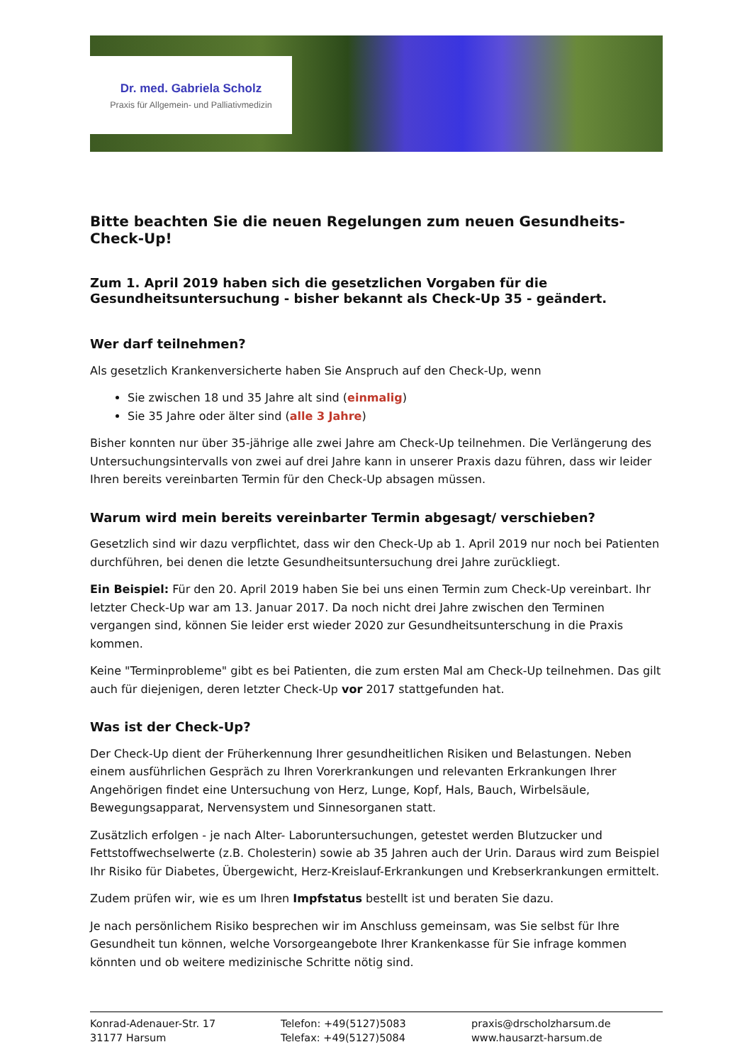Dr. med. Gabriela Scholz
Praxis für Allgemein- und Palliativmedizin
Bitte beachten Sie die neuen Regelungen zum neuen Gesundheits-Check-Up!
Zum 1. April 2019 haben sich die gesetzlichen Vorgaben für die Gesundheitsuntersuchung - bisher bekannt als Check-Up 35 - geändert.
Wer darf teilnehmen?
Als gesetzlich Krankenversicherte haben Sie Anspruch auf den Check-Up, wenn
Sie zwischen 18 und 35 Jahre alt sind (einmalig)
Sie 35 Jahre oder älter sind (alle 3 Jahre)
Bisher konnten nur über 35-jährige alle zwei Jahre am Check-Up teilnehmen. Die Verlängerung des Untersuchungsintervalls von zwei auf drei Jahre kann in unserer Praxis dazu führen, dass wir leider Ihren bereits vereinbarten Termin für den Check-Up absagen müssen.
Warum wird mein bereits vereinbarter Termin abgesagt/ verschieben?
Gesetzlich sind wir dazu verpflichtet, dass wir den Check-Up ab 1. April 2019 nur noch bei Patienten durchführen, bei denen die letzte Gesundheitsuntersuchung drei Jahre zurückliegt.
Ein Beispiel: Für den 20. April 2019 haben Sie bei uns einen Termin zum Check-Up vereinbart. Ihr letzter Check-Up war am 13. Januar 2017. Da noch nicht drei Jahre zwischen den Terminen vergangen sind, können Sie leider erst wieder 2020 zur Gesundheitsunterschung in die Praxis kommen.
Keine "Terminprobleme" gibt es bei Patienten, die zum ersten Mal am Check-Up teilnehmen. Das gilt auch für diejenigen, deren letzter Check-Up vor 2017 stattgefunden hat.
Was ist der Check-Up?
Der Check-Up dient der Früherkennung Ihrer gesundheitlichen Risiken und Belastungen. Neben einem ausführlichen Gespräch zu Ihren Vorerkrankungen und relevanten Erkrankungen Ihrer Angehörigen findet eine Untersuchung von Herz, Lunge, Kopf, Hals, Bauch, Wirbelsäule, Bewegungsapparat, Nervensystem und Sinnesorganen statt.
Zusätzlich erfolgen - je nach Alter- Laboruntersuchungen, getestet werden Blutzucker und Fettstoffwechselwerte (z.B. Cholesterin) sowie ab 35 Jahren auch der Urin. Daraus wird zum Beispiel Ihr Risiko für Diabetes, Übergewicht, Herz-Kreislauf-Erkrankungen und Krebserkrankungen ermittelt.
Zudem prüfen wir, wie es um Ihren Impfstatus bestellt ist und beraten Sie dazu.
Je nach persönlichem Risiko besprechen wir im Anschluss gemeinsam, was Sie selbst für Ihre Gesundheit tun können, welche Vorsorgeangebote Ihrer Krankenkasse für Sie infrage kommen könnten und ob weitere medizinische Schritte nötig sind.
Konrad-Adenauer-Str. 17
31177 Harsum
Telefon: +49(5127)5083
Telefax: +49(5127)5084
praxis@drscholzharsum.de
www.hausarzt-harsum.de